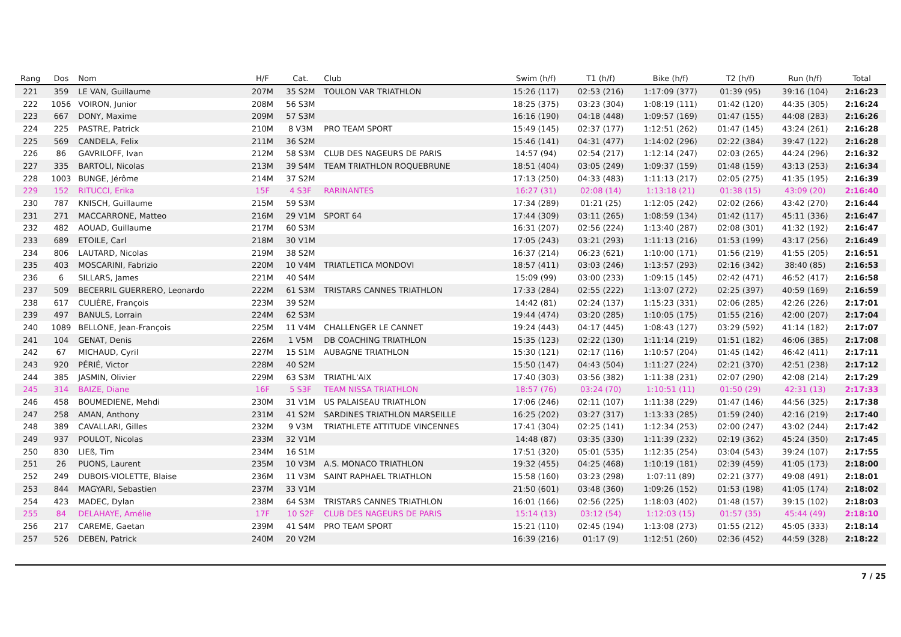| Rang | Dos | Nom | H/F | Cat. | Club | Swim (h/f) | T1 (h/f) | Bike (h/f) | T2 (h/f) | Run (h/f) | Total |
| --- | --- | --- | --- | --- | --- | --- | --- | --- | --- | --- | --- |
| 221 | 359 | LE VAN, Guillaume | 207M | 35 S2M | TOULON VAR TRIATHLON | 15:26 (117) | 02:53 (216) | 1:17:09 (377) | 01:39 (95) | 39:16 (104) | 2:16:23 |
| 222 | 1056 | VOIRON, Junior | 208M | 56 S3M | | 18:25 (375) | 03:23 (304) | 1:08:19 (111) | 01:42 (120) | 44:35 (305) | 2:16:24 |
| 223 | 667 | DONY, Maxime | 209M | 57 S3M | | 16:16 (190) | 04:18 (448) | 1:09:57 (169) | 01:47 (155) | 44:08 (283) | 2:16:26 |
| 224 | 225 | PASTRE, Patrick | 210M | 8 V3M | PRO TEAM SPORT | 15:49 (145) | 02:37 (177) | 1:12:51 (262) | 01:47 (145) | 43:24 (261) | 2:16:28 |
| 225 | 569 | CANDELA, Felix | 211M | 36 S2M | | 15:46 (141) | 04:31 (477) | 1:14:02 (296) | 02:22 (384) | 39:47 (122) | 2:16:28 |
| 226 | 86 | GAVRILOFF, Ivan | 212M | 58 S3M | CLUB DES NAGEURS DE PARIS | 14:57 (94) | 02:54 (217) | 1:12:14 (247) | 02:03 (265) | 44:24 (296) | 2:16:32 |
| 227 | 335 | BARTOLI, Nicolas | 213M | 39 S4M | TEAM TRIATHLON ROQUEBRUNE | 18:51 (404) | 03:05 (249) | 1:09:37 (159) | 01:48 (159) | 43:13 (253) | 2:16:34 |
| 228 | 1003 | BUNGE, Jérôme | 214M | 37 S2M | | 17:13 (250) | 04:33 (483) | 1:11:13 (217) | 02:05 (275) | 41:35 (195) | 2:16:39 |
| 229 | 152 | RITUCCI, Erika | 15F | 4 S3F | RARINANTES | 16:27 (31) | 02:08 (14) | 1:13:18 (21) | 01:38 (15) | 43:09 (20) | 2:16:40 |
| 230 | 787 | KNISCH, Guillaume | 215M | 59 S3M | | 17:34 (289) | 01:21 (25) | 1:12:05 (242) | 02:02 (266) | 43:42 (270) | 2:16:44 |
| 231 | 271 | MACCARRONE, Matteo | 216M | 29 V1M | SPORT 64 | 17:44 (309) | 03:11 (265) | 1:08:59 (134) | 01:42 (117) | 45:11 (336) | 2:16:47 |
| 232 | 482 | AOUAD, Guillaume | 217M | 60 S3M | | 16:31 (207) | 02:56 (224) | 1:13:40 (287) | 02:08 (301) | 41:32 (192) | 2:16:47 |
| 233 | 689 | ETOILE, Carl | 218M | 30 V1M | | 17:05 (243) | 03:21 (293) | 1:11:13 (216) | 01:53 (199) | 43:17 (256) | 2:16:49 |
| 234 | 806 | LAUTARD, Nicolas | 219M | 38 S2M | | 16:37 (214) | 06:23 (621) | 1:10:00 (171) | 01:56 (219) | 41:55 (205) | 2:16:51 |
| 235 | 403 | MOSCARINI, Fabrizio | 220M | 10 V4M | TRIATLETICA MONDOVI | 18:57 (411) | 03:03 (246) | 1:13:57 (293) | 02:16 (342) | 38:40 (85) | 2:16:53 |
| 236 | 6 | SILLARS, James | 221M | 40 S4M | | 15:09 (99) | 03:00 (233) | 1:09:15 (145) | 02:42 (471) | 46:52 (417) | 2:16:58 |
| 237 | 509 | BECERRIL GUERRERO, Leonardo | 222M | 61 S3M | TRISTARS CANNES TRIATHLON | 17:33 (284) | 02:55 (222) | 1:13:07 (272) | 02:25 (397) | 40:59 (169) | 2:16:59 |
| 238 | 617 | CULIÈRE, François | 223M | 39 S2M | | 14:42 (81) | 02:24 (137) | 1:15:23 (331) | 02:06 (285) | 42:26 (226) | 2:17:01 |
| 239 | 497 | BANULS, Lorrain | 224M | 62 S3M | | 19:44 (474) | 03:20 (285) | 1:10:05 (175) | 01:55 (216) | 42:00 (207) | 2:17:04 |
| 240 | 1089 | BELLONE, Jean-François | 225M | 11 V4M | CHALLENGER LE CANNET | 19:24 (443) | 04:17 (445) | 1:08:43 (127) | 03:29 (592) | 41:14 (182) | 2:17:07 |
| 241 | 104 | GENAT, Denis | 226M | 1 V5M | DB COACHING TRIATHLON | 15:35 (123) | 02:22 (130) | 1:11:14 (219) | 01:51 (182) | 46:06 (385) | 2:17:08 |
| 242 | 67 | MICHAUD, Cyril | 227M | 15 S1M | AUBAGNE TRIATHLON | 15:30 (121) | 02:17 (116) | 1:10:57 (204) | 01:45 (142) | 46:42 (411) | 2:17:11 |
| 243 | 920 | PÉRIÉ, Victor | 228M | 40 S2M | | 15:50 (147) | 04:43 (504) | 1:11:27 (224) | 02:21 (370) | 42:51 (238) | 2:17:12 |
| 244 | 385 | JASMIN, Olivier | 229M | 63 S3M | TRIATHL'AIX | 17:40 (303) | 03:56 (382) | 1:11:38 (231) | 02:07 (290) | 42:08 (214) | 2:17:29 |
| 245 | 314 | BAIZE, Diane | 16F | 5 S3F | TEAM NISSA TRIATHLON | 18:57 (76) | 03:24 (70) | 1:10:51 (11) | 01:50 (29) | 42:31 (13) | 2:17:33 |
| 246 | 458 | BOUMEDIENE, Mehdi | 230M | 31 V1M | US PALAISEAU TRIATHLON | 17:06 (246) | 02:11 (107) | 1:11:38 (229) | 01:47 (146) | 44:56 (325) | 2:17:38 |
| 247 | 258 | AMAN, Anthony | 231M | 41 S2M | SARDINES TRIATHLON MARSEILLE | 16:25 (202) | 03:27 (317) | 1:13:33 (285) | 01:59 (240) | 42:16 (219) | 2:17:40 |
| 248 | 389 | CAVALLARI, Gilles | 232M | 9 V3M | TRIATHLETE ATTITUDE VINCENNES | 17:41 (304) | 02:25 (141) | 1:12:34 (253) | 02:00 (247) | 43:02 (244) | 2:17:42 |
| 249 | 937 | POULOT, Nicolas | 233M | 32 V1M | | 14:48 (87) | 03:35 (330) | 1:11:39 (232) | 02:19 (362) | 45:24 (350) | 2:17:45 |
| 250 | 830 | LIEß, Tim | 234M | 16 S1M | | 17:51 (320) | 05:01 (535) | 1:12:35 (254) | 03:04 (543) | 39:24 (107) | 2:17:55 |
| 251 | 26 | PUONS, Laurent | 235M | 10 V3M | A.S. MONACO TRIATHLON | 19:32 (455) | 04:25 (468) | 1:10:19 (181) | 02:39 (459) | 41:05 (173) | 2:18:00 |
| 252 | 249 | DUBOIS-VIOLETTE, Blaise | 236M | 11 V3M | SAINT RAPHAEL TRIATHLON | 15:58 (160) | 03:23 (298) | 1:07:11 (89) | 02:21 (377) | 49:08 (491) | 2:18:01 |
| 253 | 844 | MAGYARI, Sebastien | 237M | 33 V1M | | 21:50 (601) | 03:48 (360) | 1:09:26 (152) | 01:53 (198) | 41:05 (174) | 2:18:02 |
| 254 | 423 | MADEC, Dylan | 238M | 64 S3M | TRISTARS CANNES TRIATHLON | 16:01 (166) | 02:56 (225) | 1:18:03 (402) | 01:48 (157) | 39:15 (102) | 2:18:03 |
| 255 | 84 | DELAHAYE, Amélie | 17F | 10 S2F | CLUB DES NAGEURS DE PARIS | 15:14 (13) | 03:12 (54) | 1:12:03 (15) | 01:57 (35) | 45:44 (49) | 2:18:10 |
| 256 | 217 | CAREME, Gaetan | 239M | 41 S4M | PRO TEAM SPORT | 15:21 (110) | 02:45 (194) | 1:13:08 (273) | 01:55 (212) | 45:05 (333) | 2:18:14 |
| 257 | 526 | DEBEN, Patrick | 240M | 20 V2M | | 16:39 (216) | 01:17 (9) | 1:12:51 (260) | 02:36 (452) | 44:59 (328) | 2:18:22 |
7 / 25